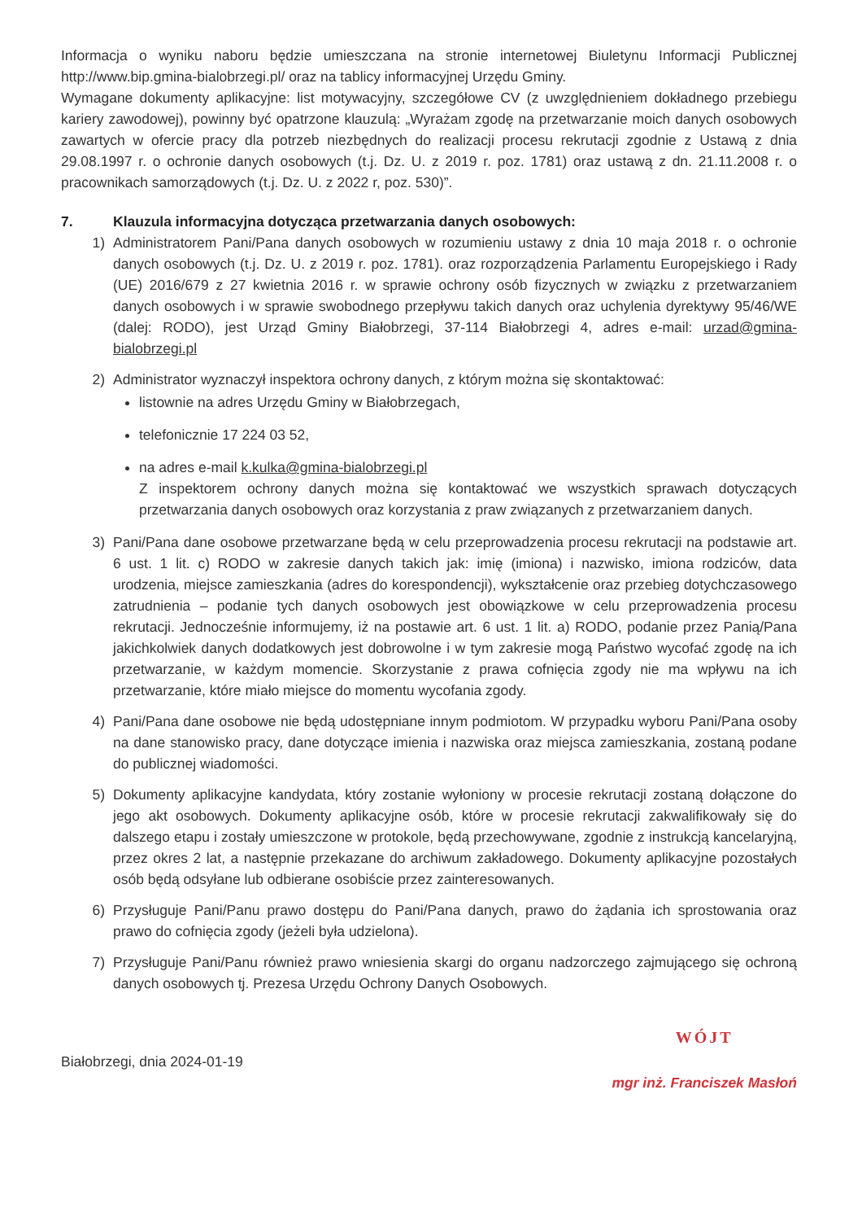Informacja o wyniku naboru będzie umieszczana na stronie internetowej Biuletynu Informacji Publicznej http://www.bip.gmina-bialobrzegi.pl/ oraz na tablicy informacyjnej Urzędu Gminy.
Wymagane dokumenty aplikacyjne: list motywacyjny, szczegółowe CV (z uwzględnieniem dokładnego przebiegu kariery zawodowej), powinny być opatrzone klauzulą: „Wyrażam zgodę na przetwarzanie moich danych osobowych zawartych w ofercie pracy dla potrzeb niezbędnych do realizacji procesu rekrutacji zgodnie z Ustawą z dnia 29.08.1997 r. o ochronie danych osobowych (t.j. Dz. U. z 2019 r. poz. 1781) oraz ustawą z dn. 21.11.2008 r. o pracownikach samorządowych (t.j. Dz. U. z 2022 r, poz. 530)”.
7. Klauzula informacyjna dotycząca przetwarzania danych osobowych:
1) Administratorem Pani/Pana danych osobowych w rozumieniu ustawy z dnia 10 maja 2018 r. o ochronie danych osobowych (t.j. Dz. U. z 2019 r. poz. 1781). oraz rozporządzenia Parlamentu Europejskiego i Rady (UE) 2016/679 z 27 kwietnia 2016 r. w sprawie ochrony osób fizycznych w związku z przetwarzaniem danych osobowych i w sprawie swobodnego przepływu takich danych oraz uchylenia dyrektywy 95/46/WE (dalej: RODO), jest Urząd Gminy Białobrzegi, 37-114 Białobrzegi 4, adres e-mail: urzad@gmina-bialobrzegi.pl
2) Administrator wyznaczył inspektora ochrony danych, z którym można się skontaktować:
listownie na adres Urzędu Gminy w Białobrzegach,
telefonicznie 17 224 03 52,
na adres e-mail k.kulka@gmina-bialobrzegi.pl
Z inspektorem ochrony danych można się kontaktować we wszystkich sprawach dotyczących przetwarzania danych osobowych oraz korzystania z praw związanych z przetwarzaniem danych.
3) Pani/Pana dane osobowe przetwarzane będą w celu przeprowadzenia procesu rekrutacji na podstawie art. 6 ust. 1 lit. c) RODO w zakresie danych takich jak: imię (imiona) i nazwisko, imiona rodziców, data urodzenia, miejsce zamieszkania (adres do korespondencji), wykształcenie oraz przebieg dotychczasowego zatrudnienia – podanie tych danych osobowych jest obowiązkowe w celu przeprowadzenia procesu rekrutacji. Jednocześnie informujemy, iż na postawie art. 6 ust. 1 lit. a) RODO, podanie przez Panią/Pana jakichkolwiek danych dodatkowych jest dobrowolne i w tym zakresie mogą Państwo wycofać zgodę na ich przetwarzanie, w każdym momencie. Skorzystanie z prawa cofnięcia zgody nie ma wpływu na ich przetwarzanie, które miało miejsce do momentu wycofania zgody.
4) Pani/Pana dane osobowe nie będą udostępniane innym podmiotom. W przypadku wyboru Pani/Pana osoby na dane stanowisko pracy, dane dotyczące imienia i nazwiska oraz miejsca zamieszkania, zostaną podane do publicznej wiadomości.
5) Dokumenty aplikacyjne kandydata, który zostanie wyłoniony w procesie rekrutacji zostaną dołączone do jego akt osobowych. Dokumenty aplikacyjne osób, które w procesie rekrutacji zakwalifikowały się do dalszego etapu i zostały umieszczone w protokole, będą przechowywane, zgodnie z instrukcją kancelaryjną, przez okres 2 lat, a następnie przekazane do archiwum zakładowego. Dokumenty aplikacyjne pozostałych osób będą odsyłane lub odbierane osobiście przez zainteresowanych.
6) Przysługuje Pani/Panu prawo dostępu do Pani/Pana danych, prawo do żądania ich sprostowania oraz prawo do cofnięcia zgody (jeżeli była udzielona).
7) Przysługuje Pani/Panu również prawo wniesienia skargi do organu nadzorczego zajmującego się ochroną danych osobowych tj. Prezesa Urzędu Ochrony Danych Osobowych.
Białobrzegi, dnia 2024-01-19
WÓJT
mgr inż. Franciszek Masłoń